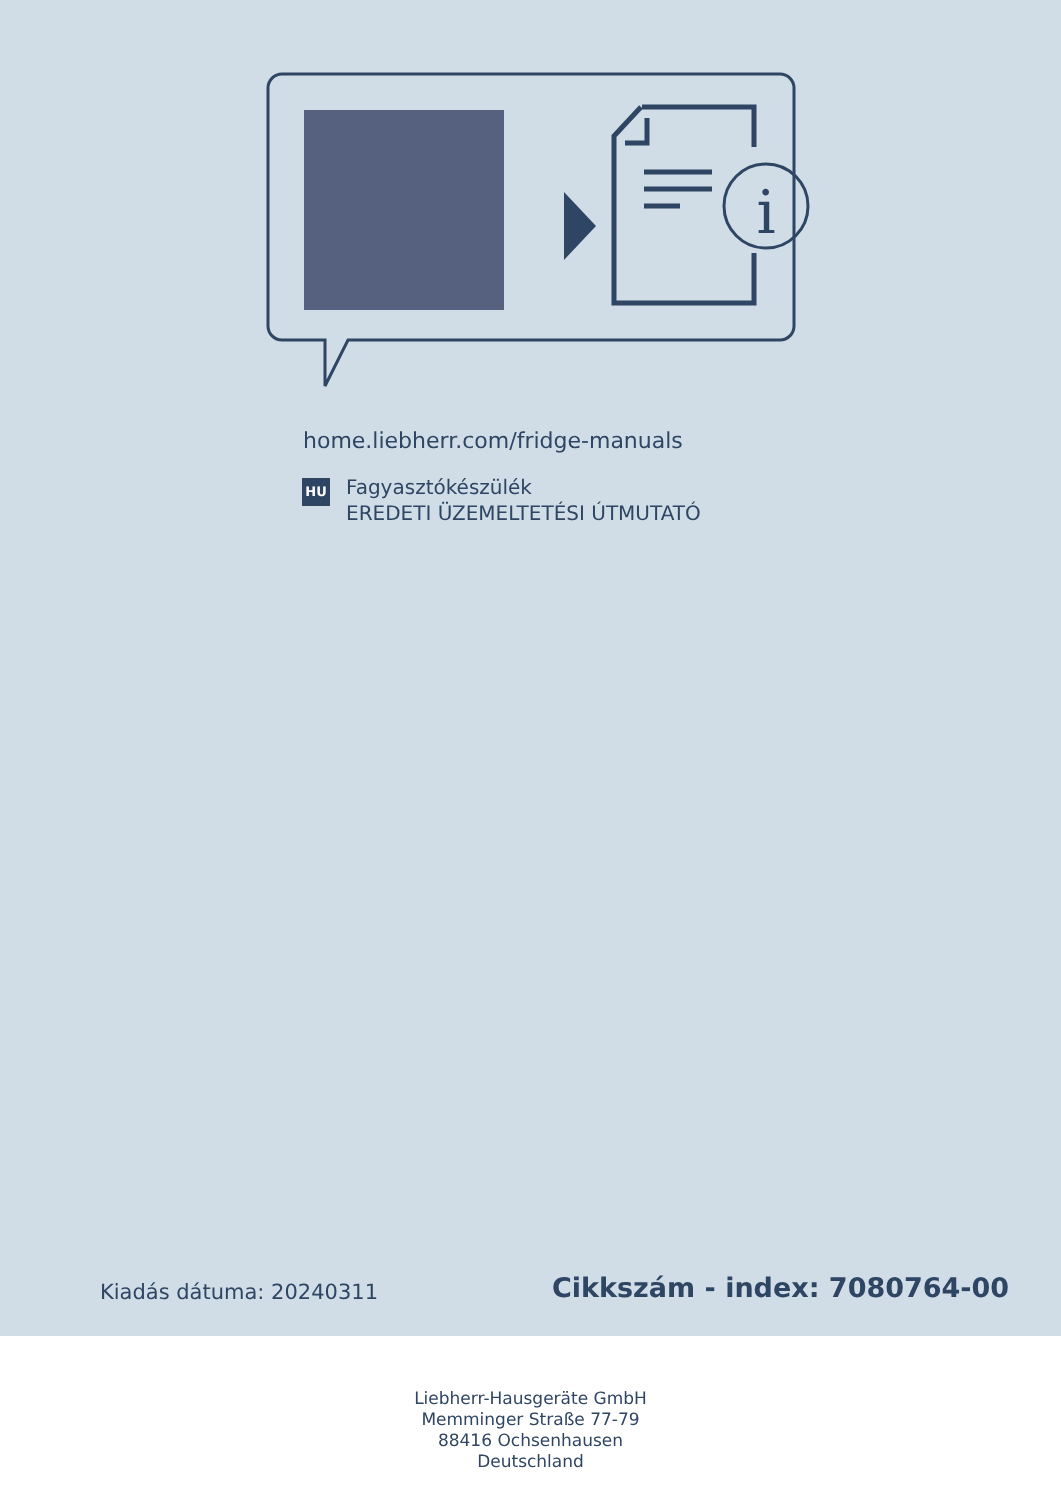i
home.liebherr.com/fridge-manuals
HU
Fagyasztókészülék
EREDETI ÜZEMELTETÉSI ÚTMUTATÓ
Kiadás dátuma: 20240311 Cikkszám - index: 7080764-00
Liebherr-Hausgeräte GmbH
Memminger Straße 77-79
88416 Ochsenhausen
Deutschland